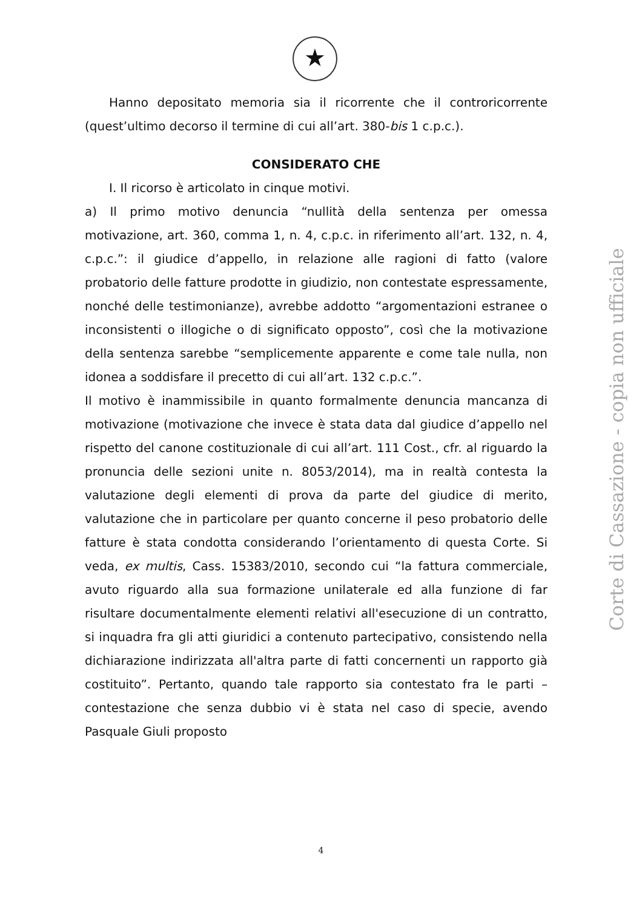★
Hanno depositato memoria sia il ricorrente che il controricorrente (quest’ultimo decorso il termine di cui all’art. 380-bis 1 c.p.c.).
CONSIDERATO CHE
I. Il ricorso è articolato in cinque motivi.
a) Il primo motivo denuncia “nullità della sentenza per omessa motivazione, art. 360, comma 1, n. 4, c.p.c. in riferimento all’art. 132, n. 4, c.p.c.”: il giudice d’appello, in relazione alle ragioni di fatto (valore probatorio delle fatture prodotte in giudizio, non contestate espressamente, nonché delle testimonianze), avrebbe addotto “argomentazioni estranee o inconsistenti o illogiche o di significato opposto”, così che la motivazione della sentenza sarebbe “semplicemente apparente e come tale nulla, non idonea a soddisfare il precetto di cui all’art. 132 c.p.c.”.
Il motivo è inammissibile in quanto formalmente denuncia mancanza di motivazione (motivazione che invece è stata data dal giudice d’appello nel rispetto del canone costituzionale di cui all’art. 111 Cost., cfr. al riguardo la pronuncia delle sezioni unite n. 8053/2014), ma in realtà contesta la valutazione degli elementi di prova da parte del giudice di merito, valutazione che in particolare per quanto concerne il peso probatorio delle fatture è stata condotta considerando l’orientamento di questa Corte. Si veda, ex multis, Cass. 15383/2010, secondo cui “la fattura commerciale, avuto riguardo alla sua formazione unilaterale ed alla funzione di far risultare documentalmente elementi relativi all'esecuzione di un contratto, si inquadra fra gli atti giuridici a contenuto partecipativo, consistendo nella dichiarazione indirizzata all'altra parte di fatti concernenti un rapporto già costituito”. Pertanto, quando tale rapporto sia contestato fra le parti – contestazione che senza dubbio vi è stata nel caso di specie, avendo Pasquale Giuli proposto
Corte di Cassazione - copia non ufficiale
4